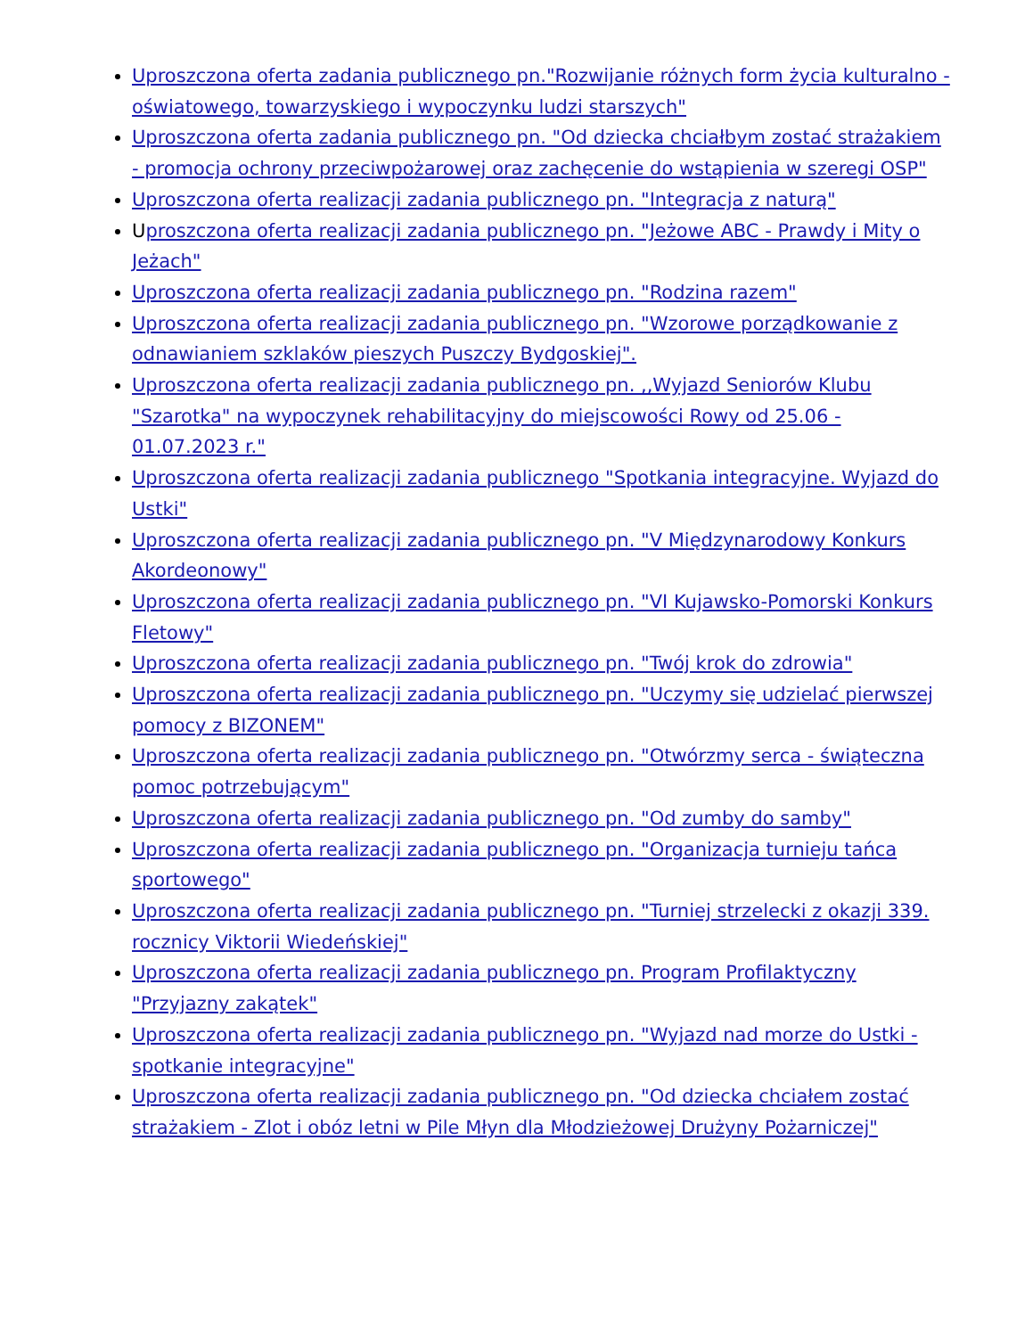Uproszczona oferta zadania publicznego pn."Rozwijanie różnych form życia kulturalno - oświatowego, towarzyskiego i wypoczynku ludzi starszych"
Uproszczona oferta zadania publicznego pn. "Od dziecka chciałbym zostać strażakiem - promocja ochrony przeciwpożarowej oraz zachęcenie do wstąpienia w szeregi OSP"
Uproszczona oferta realizacji zadania publicznego pn. "Integracja z naturą"
Uproszczona oferta realizacji zadania publicznego pn. "Jeżowe ABC - Prawdy i Mity o Jeżach"
Uproszczona oferta realizacji zadania publicznego pn. "Rodzina razem"
Uproszczona oferta realizacji zadania publicznego pn. "Wzorowe porządkowanie z odnawianiem szklaków pieszych Puszczy Bydgoskiej".
Uproszczona oferta realizacji zadania publicznego pn. ,,Wyjazd Seniorów Klubu "Szarotka" na wypoczynek rehabilitacyjny do miejscowości Rowy od 25.06 - 01.07.2023 r."
Uproszczona oferta realizacji zadania publicznego "Spotkania integracyjne. Wyjazd do Ustki"
Uproszczona oferta realizacji zadania publicznego pn. "V Międzynarodowy Konkurs Akordeonowy"
Uproszczona oferta realizacji zadania publicznego pn. "VI Kujawsko-Pomorski Konkurs Fletowy"
Uproszczona oferta realizacji zadania publicznego pn. "Twój krok do zdrowia"
Uproszczona oferta realizacji zadania publicznego pn. "Uczymy się udzielać pierwszej pomocy z BIZONEM"
Uproszczona oferta realizacji zadania publicznego pn. "Otwórzmy serca - świąteczna pomoc potrzebującym"
Uproszczona oferta realizacji zadania publicznego pn. "Od zumby do samby"
Uproszczona oferta realizacji zadania publicznego pn. "Organizacja turnieju tańca sportowego"
Uproszczona oferta realizacji zadania publicznego pn. "Turniej strzelecki z okazji 339. rocznicy Viktorii Wiedeńskiej"
Uproszczona oferta realizacji zadania publicznego pn. Program Profilaktyczny "Przyjazny zakątek"
Uproszczona oferta realizacji zadania publicznego pn. "Wyjazd nad morze do Ustki - spotkanie integracyjne"
Uproszczona oferta realizacji zadania publicznego pn. "Od dziecka chciałem zostać strażakiem - Zlot i obóz letni w Pile Młyn dla Młodzieżowej Drużyny Pożarniczej"